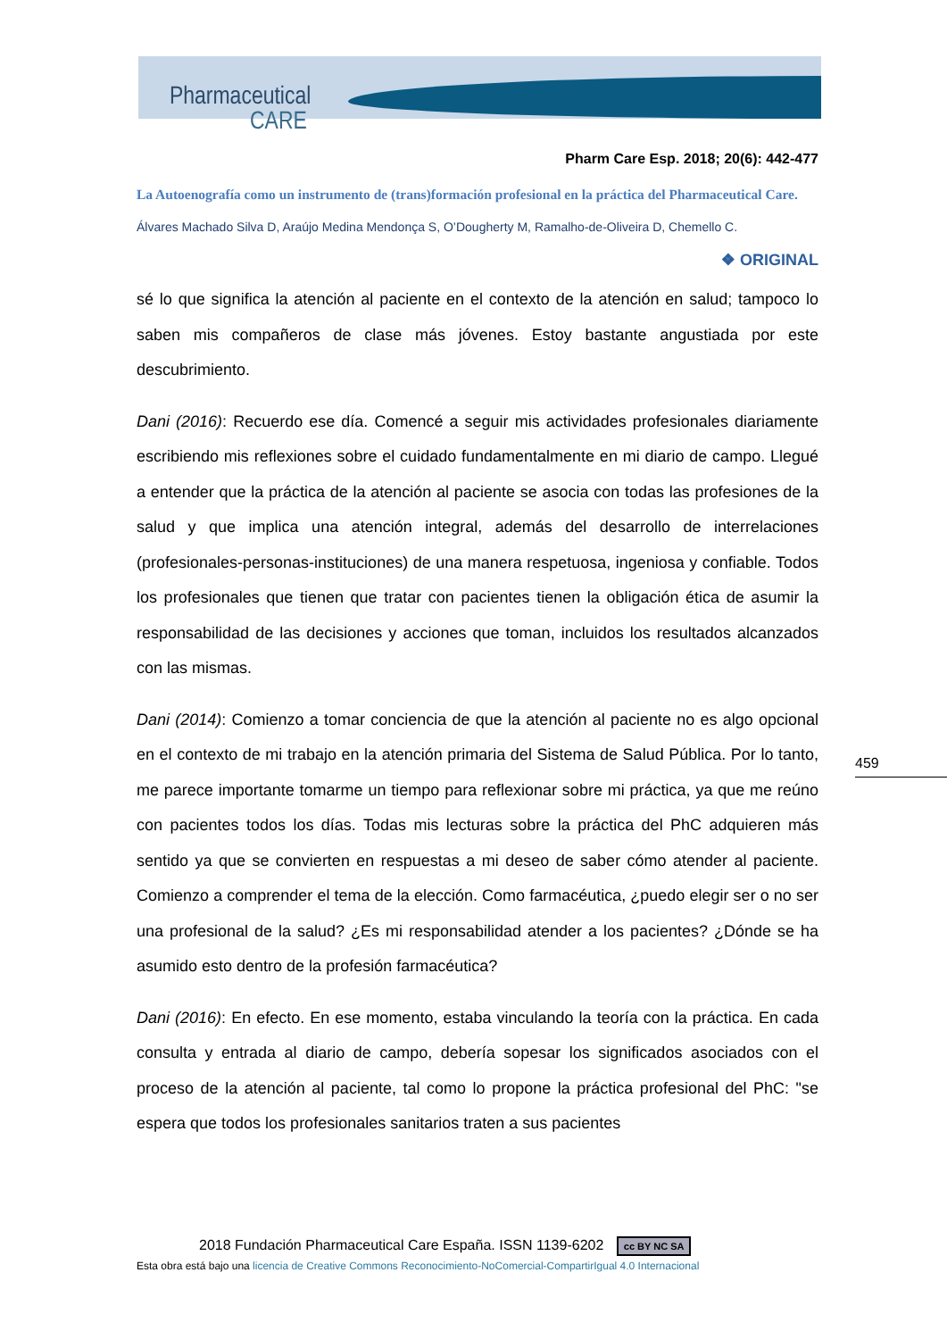Pharmaceutical
CARE
Pharm Care Esp. 2018; 20(6): 442-477
La Autoenografía como un instrumento de (trans)formación profesional en la práctica del Pharmaceutical Care.
Álvares Machado Silva D, Araújo Medina Mendonça S, O’Dougherty M, Ramalho-de-Oliveira D, Chemello C.
❖ ORIGINAL
sé lo que significa la atención al paciente en el contexto de la atención en salud; tampoco lo saben mis compañeros de clase más jóvenes. Estoy bastante angustiada por este descubrimiento.
Dani (2016): Recuerdo ese día. Comencé a seguir mis actividades profesionales diariamente escribiendo mis reflexiones sobre el cuidado fundamentalmente en mi diario de campo. Llegué a entender que la práctica de la atención al paciente se asocia con todas las profesiones de la salud y que implica una atención integral, además del desarrollo de interrelaciones (profesionales-personas-instituciones) de una manera respetuosa, ingeniosa y confiable. Todos los profesionales que tienen que tratar con pacientes tienen la obligación ética de asumir la responsabilidad de las decisiones y acciones que toman, incluidos los resultados alcanzados con las mismas.
Dani (2014): Comienzo a tomar conciencia de que la atención al paciente no es algo opcional en el contexto de mi trabajo en la atención primaria del Sistema de Salud Pública. Por lo tanto, me parece importante tomarme un tiempo para reflexionar sobre mi práctica, ya que me reúno con pacientes todos los días. Todas mis lecturas sobre la práctica del PhC adquieren más sentido ya que se convierten en respuestas a mi deseo de saber cómo atender al paciente. Comienzo a comprender el tema de la elección. Como farmacéutica, ¿puedo elegir ser o no ser una profesional de la salud? ¿Es mi responsabilidad atender a los pacientes? ¿Dónde se ha asumido esto dentro de la profesión farmacéutica?
Dani (2016): En efecto. En ese momento, estaba vinculando la teoría con la práctica. En cada consulta y entrada al diario de campo, debería sopesar los significados asociados con el proceso de la atención al paciente, tal como lo propone la práctica profesional del PhC: "se espera que todos los profesionales sanitarios traten a sus pacientes
459
2018 Fundación Pharmaceutical Care España. ISSN 1139-6202 cc BY NC SA
Esta obra está bajo una licencia de Creative Commons Reconocimiento-NoComercial-CompartirIgual 4.0 Internacional